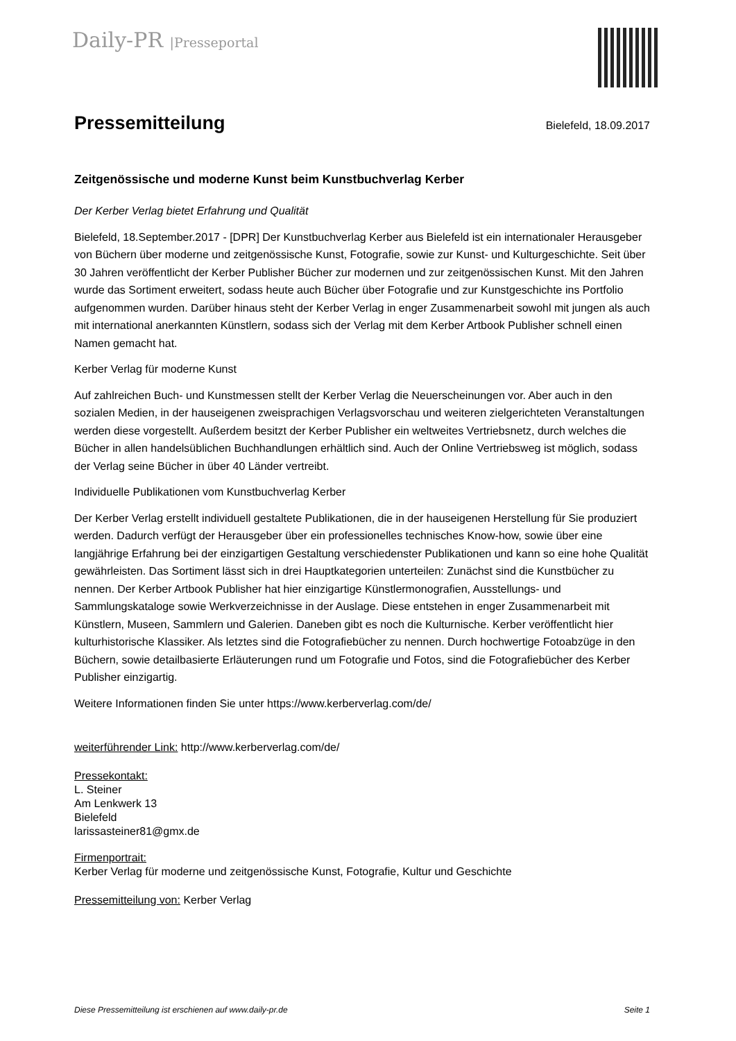Daily-PR |Presseportal
Pressemitteilung
Bielefeld, 18.09.2017
Zeitgenössische und moderne Kunst beim Kunstbuchverlag Kerber
Der Kerber Verlag bietet Erfahrung und Qualität
Bielefeld, 18.September.2017 - [DPR] Der Kunstbuchverlag Kerber aus Bielefeld ist ein internationaler Herausgeber von Büchern über moderne und zeitgenössische Kunst, Fotografie, sowie zur Kunst- und Kulturgeschichte. Seit über 30 Jahren veröffentlicht der Kerber Publisher Bücher zur modernen und zur zeitgenössischen Kunst. Mit den Jahren wurde das Sortiment erweitert, sodass heute auch Bücher über Fotografie und zur Kunstgeschichte ins Portfolio aufgenommen wurden. Darüber hinaus steht der Kerber Verlag in enger Zusammenarbeit sowohl mit jungen als auch mit international anerkannten Künstlern, sodass sich der Verlag mit dem Kerber Artbook Publisher schnell einen Namen gemacht hat.
Kerber Verlag für moderne Kunst
Auf zahlreichen Buch- und Kunstmessen stellt der Kerber Verlag die Neuerscheinungen vor. Aber auch in den sozialen Medien, in der hauseigenen zweisprachigen Verlagsvorschau und weiteren zielgerichteten Veranstaltungen werden diese vorgestellt. Außerdem besitzt der Kerber Publisher ein weltweites Vertriebsnetz, durch welches die Bücher in allen handelsüblichen Buchhandlungen erhältlich sind. Auch der Online Vertriebsweg ist möglich, sodass der Verlag seine Bücher in über 40 Länder vertreibt.
Individuelle Publikationen vom Kunstbuchverlag Kerber
Der Kerber Verlag erstellt individuell gestaltete Publikationen, die in der hauseigenen Herstellung für Sie produziert werden. Dadurch verfügt der Herausgeber über ein professionelles technisches Know-how, sowie über eine langjährige Erfahrung bei der einzigartigen Gestaltung verschiedenster Publikationen und kann so eine hohe Qualität gewährleisten. Das Sortiment lässt sich in drei Hauptkategorien unterteilen: Zunächst sind die Kunstbücher zu nennen. Der Kerber Artbook Publisher hat hier einzigartige Künstlermonografien, Ausstellungs- und Sammlungskataloge sowie Werkverzeichnisse in der Auslage. Diese entstehen in enger Zusammenarbeit mit Künstlern, Museen, Sammlern und Galerien. Daneben gibt es noch die Kulturnische. Kerber veröffentlicht hier kulturhistorische Klassiker. Als letztes sind die Fotografiebücher zu nennen. Durch hochwertige Fotoabzüge in den Büchern, sowie detailbasierte Erläuterungen rund um Fotografie und Fotos, sind die Fotografiebücher des Kerber Publisher einzigartig.
Weitere Informationen finden Sie unter https://www.kerberverlag.com/de/
weiterführender Link: http://www.kerberverlag.com/de/
Pressekontakt:
L. Steiner
Am Lenkwerk 13
Bielefeld
larissasteiner81@gmx.de
Firmenportrait:
Kerber Verlag für moderne und zeitgenössische Kunst, Fotografie, Kultur und Geschichte
Pressemitteilung von: Kerber Verlag
Diese Pressemitteilung ist erschienen auf www.daily-pr.de Seite 1